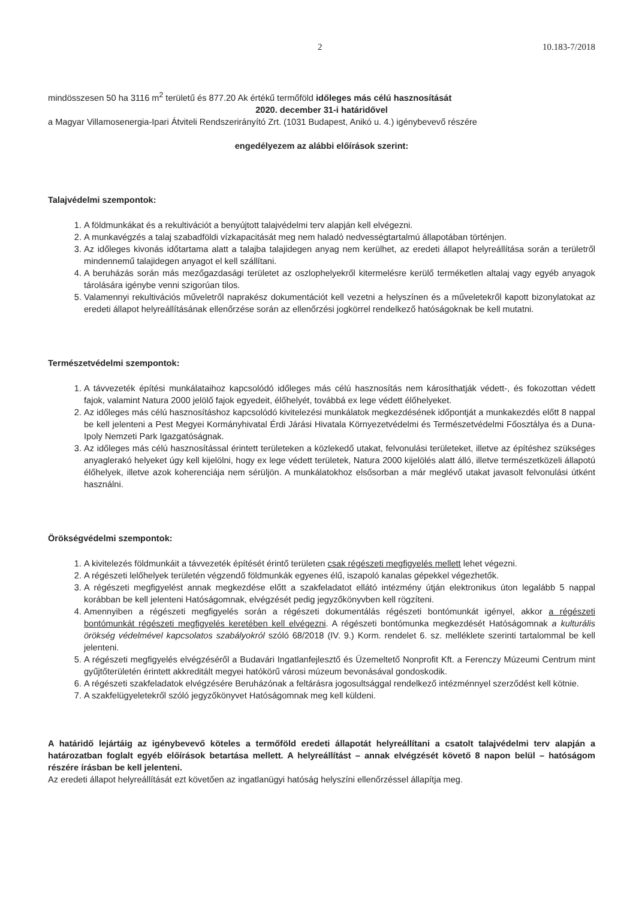2 10.183-7/2018
mindösszesen 50 ha 3116 m<sup>2</sup> területű és 877.20 Ak értékű termőföld időleges más célú hasznosítását
2020. december 31-i határidővel
a Magyar Villamosenergia-Ipari Átviteli Rendszerirányító Zrt. (1031 Budapest, Anikó u. 4.) igénybevevő részére
engedélyezem az alábbi előírások szerint:
Talajvédelmi szempontok:
1. A földmunkákat és a rekultivációt a benyújtott talajvédelmi terv alapján kell elvégezni.
2. A munkavégzés a talaj szabadföldi vízkapacitását meg nem haladó nedvességtartalmú állapotában történjen.
3. Az időleges kivonás időtartama alatt a talajba talajidegen anyag nem kerülhet, az eredeti állapot helyreállítása során a területről mindennemű talajidegen anyagot el kell szállítani.
4. A beruházás során más mezőgazdasági területet az oszlophelyekről kitermelésre kerülő terméketlen altalaj vagy egyéb anyagok tárolására igénybe venni szigorúan tilos.
5. Valamennyi rekultivációs műveletről naprakész dokumentációt kell vezetni a helyszínen és a műveletekről kapott bizonylatokat az eredeti állapot helyreállításának ellenőrzése során az ellenőrzési jogkörrel rendelkező hatóságoknak be kell mutatni.
Természetvédelmi szempontok:
1. A távvezeték építési munkálataihoz kapcsolódó időleges más célú hasznosítás nem károsíthatják védett-, és fokozottan védett fajok, valamint Natura 2000 jelölő fajok egyedeit, élőhelyét, továbbá ex lege védett élőhelyeket.
2. Az időleges más célú hasznosításhoz kapcsolódó kivitelezési munkálatok megkezdésének időpontját a munkakezdés előtt 8 nappal be kell jelenteni a Pest Megyei Kormányhivatal Érdi Járási Hivatala Környezetvédelmi és Természetvédelmi Főosztálya és a Duna-Ipoly Nemzeti Park Igazgatóságnak.
3. Az időleges más célú hasznosítással érintett területeken a közlekedő utakat, felvonulási területeket, illetve az építéshez szükséges anyaglerakó helyeket úgy kell kijelölni, hogy ex lege védett területek, Natura 2000 kijelölés alatt álló, illetve természetközeli állapotú élőhelyek, illetve azok koherenciája nem sérüljön. A munkálatokhoz elsősorban a már meglévő utakat javasolt felvonulási útként használni.
Örökségvédelmi szempontok:
1. A kivitelezés földmunkáit a távvezeték építését érintő területen csak régészeti megfigyelés mellett lehet végezni.
2. A régészeti lelőhelyek területén végzendő földmunkák egyenes élű, iszapoló kanalas gépekkel végezhetők.
3. A régészeti megfigyelést annak megkezdése előtt a szakfeladatot ellátó intézmény útján elektronikus úton legalább 5 nappal korábban be kell jelenteni Hatóságomnak, elvégzését pedig jegyzőkönyvben kell rögzíteni.
4. Amennyiben a régészeti megfigyelés során a régészeti dokumentálás régészeti bontómunkát igényel, akkor a régészeti bontómunkát régészeti megfigyelés keretében kell elvégezni. A régészeti bontómunka megkezdését Hatóságomnak a kulturális örökség védelmével kapcsolatos szabályokról szóló 68/2018 (IV. 9.) Korm. rendelet 6. sz. melléklete szerinti tartalommal be kell jelenteni.
5. A régészeti megfigyelés elvégzéséről a Budavári Ingatlanfejlesztő és Üzemeltető Nonprofit Kft. a Ferenczy Múzeumi Centrum mint gyűjtőterületén érintett akkreditált megyei hatókörű városi múzeum bevonásával gondoskodik.
6. A régészeti szakfeladatok elvégzésére Beruházónak a feltárásra jogosultsággal rendelkező intézménnyel szerződést kell kötnie.
7. A szakfelügyeletekről szóló jegyzőkönyvet Hatóságomnak meg kell küldeni.
A határidő lejártáig az igénybevevő köteles a termőföld eredeti állapotát helyreállítani a csatolt talajvédelmi terv alapján a határozatban foglalt egyéb előírások betartása mellett. A helyreállítást – annak elvégzését követő 8 napon belül – hatóságom részére írásban be kell jelenteni.
Az eredeti állapot helyreállítását ezt követően az ingatlanügyi hatóság helyszíni ellenőrzéssel állapítja meg.